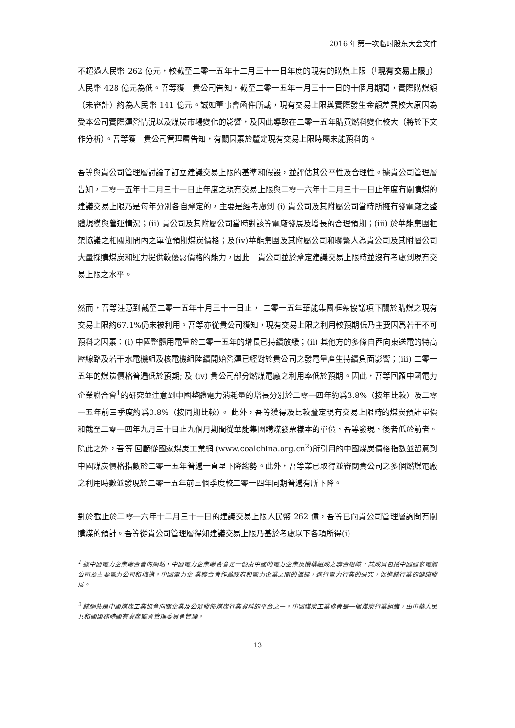2016 年第一次临时股东大会文件
不超過人民幣 262 億元，較截至二零一五年十二月三十一日年度的現有的購煤上限（「現有交易上限」）人民幣 428 億元為低。吾等獲　貴公司告知，截至二零一五年十月三十一日的十個月期間，實際購煤額（未審計）約為人民幣 141 億元。誠如董事會函件所載，現有交易上限與實際發生金額差異較大原因為受本公司實際運營情況以及煤炭市場變化的影響，及因此導致在二零一五年購買燃料變化較大（將於下文作分析）。吾等獲　貴公司管理層告知，有關因素於釐定現有交易上限時屬未能預料的。
吾等與貴公司管理層討論了訂立建議交易上限的基準和假設，並評估其公平性及合理性。據貴公司管理層告知，二零一五年十二月三十一日止年度之現有交易上限與二零一六年十二月三十一日止年度有關購煤的建議交易上限乃是每年分別各自釐定的，主要是經考慮到 (i) 貴公司及其附屬公司當時所擁有發電廠之整體規模與營運情況；(ii) 貴公司及其附屬公司當時對該等電廠發展及增長的合理預期；(iii) 於華能集團框架協議之相關期間內之單位預期煤炭價格；及(iv)華能集團及其附屬公司和聯繫人為貴公司及其附屬公司大量採購煤炭和運力提供較優惠價格的能力，因此　貴公司並於釐定建議交易上限時並沒有考慮到現有交易上限之水平。
然而，吾等注意到截至二零一五年十月三十一日止， 二零一五年華能集團框架協議項下關於購煤之現有交易上限約67.1%仍未被利用。吾等亦從貴公司獲知，現有交易上限之利用較預期低乃主要因爲若干不可預料之因素：(i) 中國整體用電量於二零一五年的增長已持續放緩；(ii) 其他方的多條自西向東送電的特高壓線路及若干水電機組及核電機組陸續開始營運已經對於貴公司之發電量產生持續負面影響；(iii) 二零一五年的煤炭價格普遍低於預期; 及 (iv) 貴公司部分燃煤電廠之利用率低於預期。因此，吾等回顧中國電力企業聯合會<sup>1</sup>的研究並注意到中國整體電力消耗量的增長分別於二零一四年約爲3.8%（按年比較）及二零一五年前三季度約爲0.8%（按同期比較）。 此外，吾等獲得及比較釐定現有交易上限時的煤炭預計單價和截至二零一四年九月三十日止九個月期間從華能集團購煤發票樣本的單價，吾等發現，後者低於前者。除此之外，吾等 回顧從國家煤炭工業網 (www.coalchina.org.cn<sup>2</sup>)所引用的中國煤炭價格指數並留意到中國煤炭價格指數於二零一五年普遍一直呈下降趨勢。此外，吾等業已取得並審閱貴公司之多個燃煤電廠之利用時數並發現於二零一五年前三個季度較二零一四年同期普遍有所下降。
對於截止於二零一六年十二月三十一日的建議交易上限人民幣 262 億，吾等已向貴公司管理層詢問有關購煤的預計。吾等從貴公司管理層得知建議交易上限乃基於考慮以下各項所得(i)
<sup>1</sup> 據中國電力企業聯合會的網站，中國電力企業聯合會是一個由中國的電力企業及機構組成之聯合組織，其成員包括中國國家電網公司及主要電力公司和機構。中國電力企 業聯合會作爲政府和電力企業之間的橋樑，進行電力行業的研究，促進該行業的健康發展。
<sup>2</sup> 該網站是中國煤炭工業協會向關企業及公眾發佈煤炭行業資料的平台之一。中國煤炭工業協會是一個煤炭行業組織，由中華人民共和國國務院國有資產監督管理委員會管理。
13